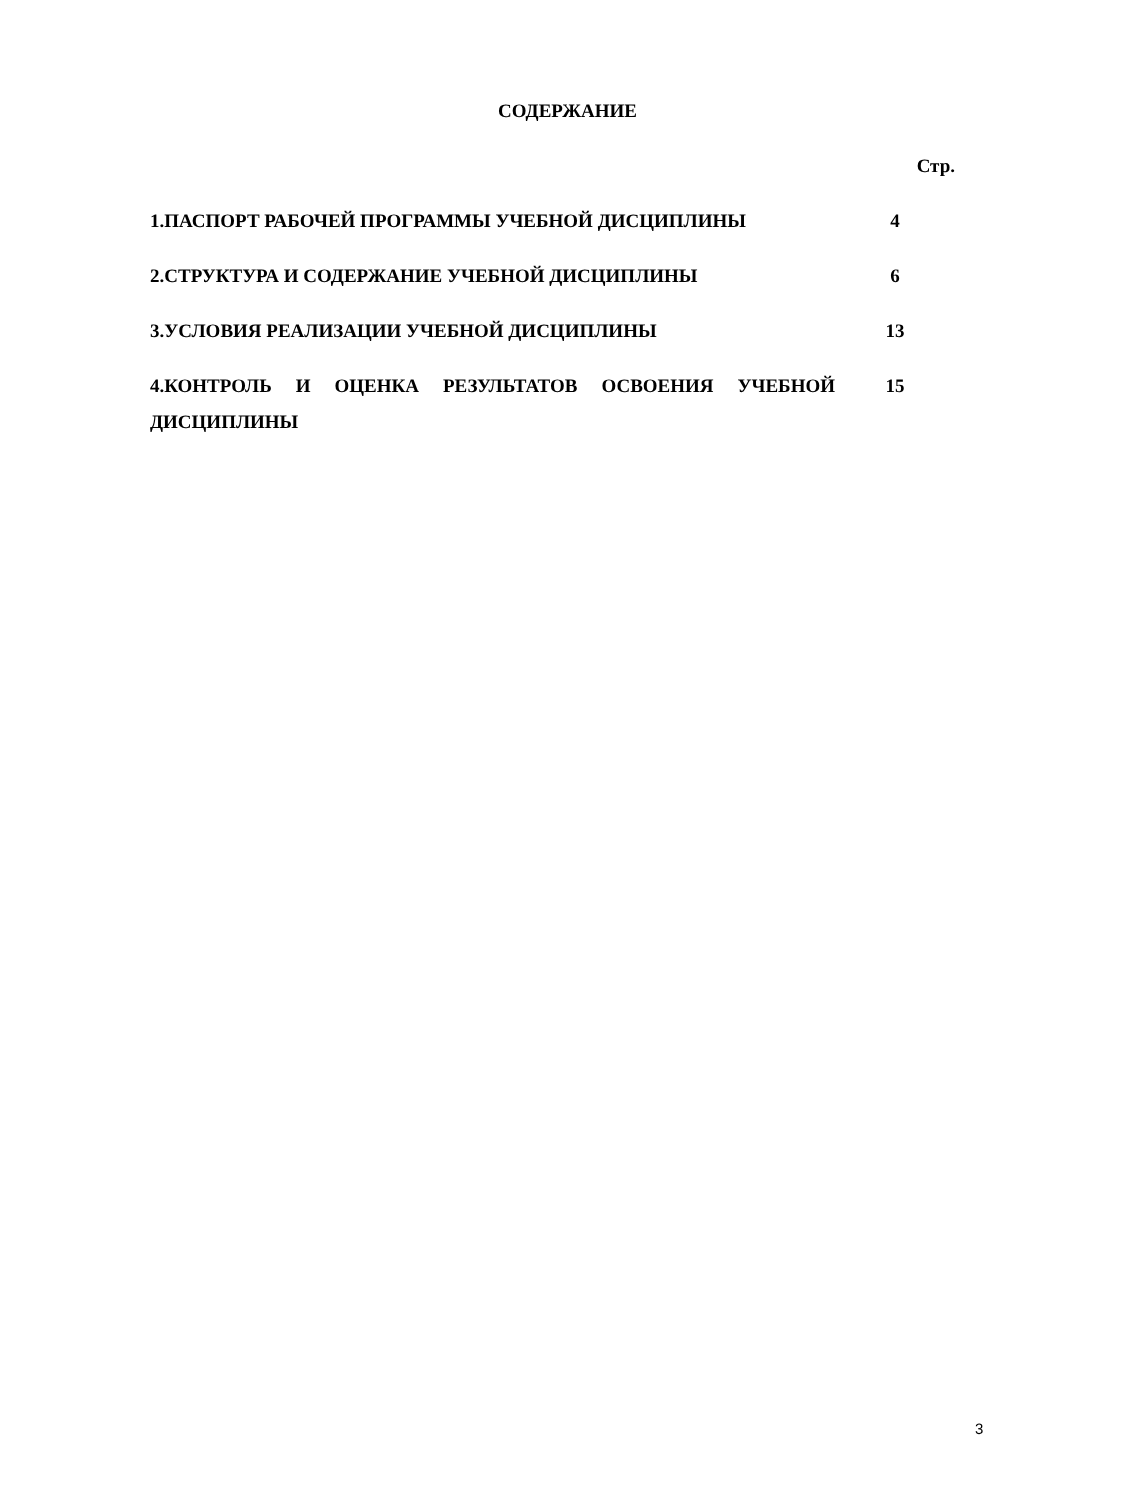СОДЕРЖАНИЕ
| | Стр. |
| 1.ПАСПОРТ РАБОЧЕЙ ПРОГРАММЫ УЧЕБНОЙ ДИСЦИПЛИНЫ | 4 |
| 2.СТРУКТУРА И СОДЕРЖАНИЕ УЧЕБНОЙ ДИСЦИПЛИНЫ | 6 |
| 3.УСЛОВИЯ РЕАЛИЗАЦИИ УЧЕБНОЙ ДИСЦИПЛИНЫ | 13 |
| 4.КОНТРОЛЬ И ОЦЕНКА РЕЗУЛЬТАТОВ ОСВОЕНИЯ УЧЕБНОЙ ДИСЦИПЛИНЫ | 15 |
3